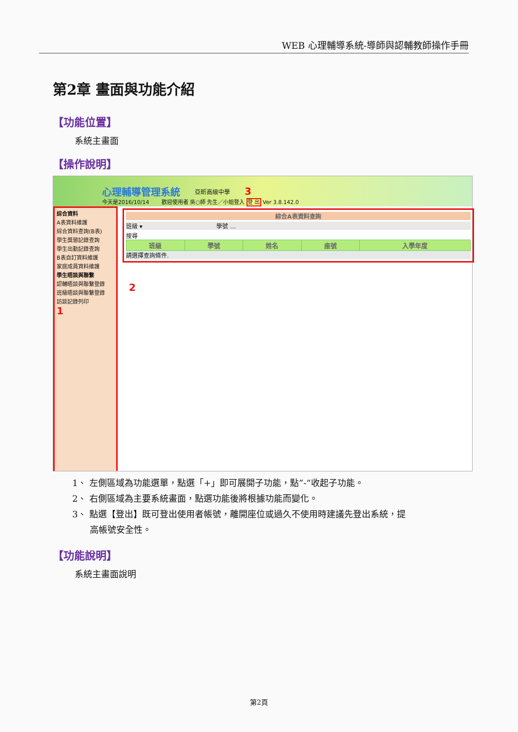WEB 心理輔導系統-導師與認輔教師操作手冊
第2章 畫面與功能介紹
【功能位置】
系統主畫面
【操作說明】
心理輔導管理系統 亞昕高級中學 3
今天是2016/10/14 　　歡迎使用者 吳○師 先生／小姐登入 登 出 Ver 3.8.142.0
綜合資料
A表資料維護
綜合資料查詢(B表)
學生獎懲記錄查詢
學生出勤記錄查詢
B表自訂資料維護
家庭成員資料維護
學生晤談與聯繫
認輔晤談與聯繫登錄
班級晤談與聯繫登錄
訪談記錄列印
1
綜合A表資料查詢
班級 ▾ 　　　　　　　　　　　　 學號 …
搜尋
| 班級 | 學號 | 姓名 | 座號 | 入學年度 |
| --- | --- | --- | --- | --- |
請選擇查詢條件.
2
1、 左側區域為功能選單，點選「+」即可展開子功能，點”-“收起子功能。
2、 右側區域為主要系統畫面，點選功能後將根據功能而變化。
3、 點選【登出】既可登出使用者帳號，離開座位或過久不使用時建議先登出系統，提
　　高帳號安全性。
【功能說明】
系統主畫面說明
第2頁